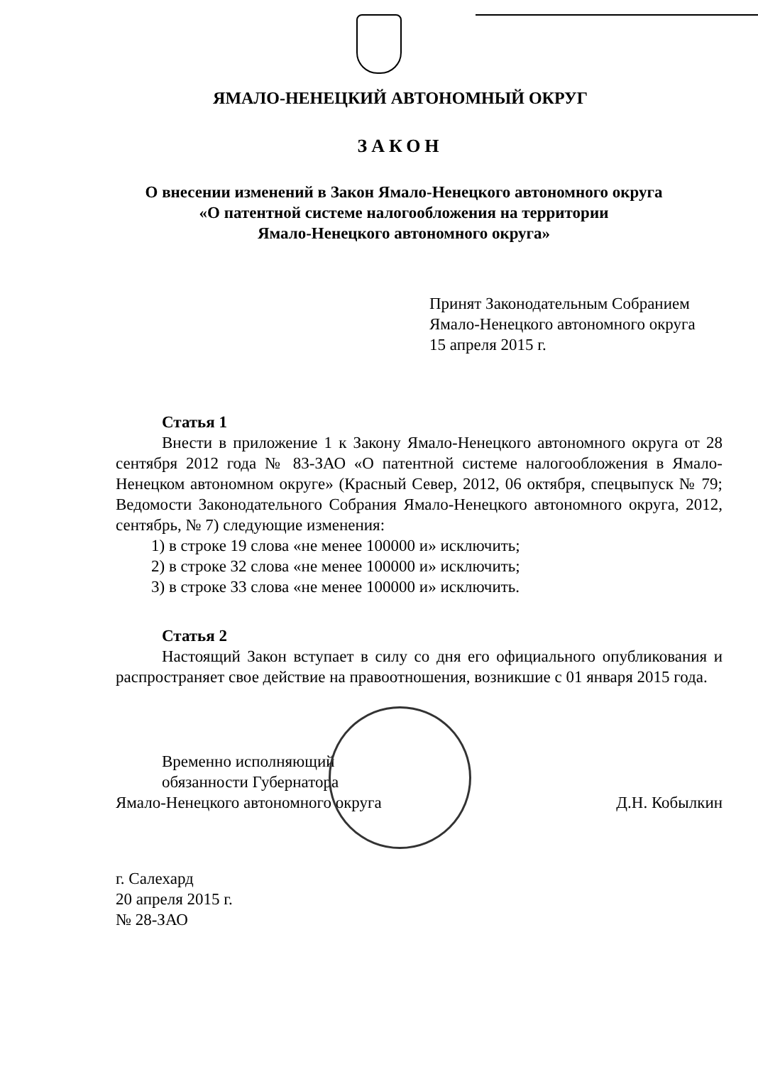ЯМАЛО-НЕНЕЦКИЙ АВТОНОМНЫЙ ОКРУГ
ЗАКОН
О внесении изменений в Закон Ямало-Ненецкого автономного округа
«О патентной системе налогообложения на территории
Ямало-Ненецкого автономного округа»
Принят Законодательным Собранием
Ямало-Ненецкого автономного округа
15 апреля 2015 г.
Статья 1
Внести в приложение 1 к Закону Ямало-Ненецкого автономного округа от 28 сентября 2012 года № 83-ЗАО «О патентной системе налогообложения в Ямало-Ненецком автономном округе» (Красный Север, 2012, 06 октября, спецвыпуск № 79; Ведомости Законодательного Собрания Ямало-Ненецкого автономного округа, 2012, сентябрь, № 7) следующие изменения:
1) в строке 19 слова «не менее 100000 и» исключить;
2) в строке 32 слова «не менее 100000 и» исключить;
3) в строке 33 слова «не менее 100000 и» исключить.
Статья 2
Настоящий Закон вступает в силу со дня его официального опубликования и распространяет свое действие на правоотношения, возникшие с 01 января 2015 года.
Временно исполняющий
обязанности Губернатора
Ямало-Ненецкого автономного округа
Д.Н. Кобылкин
г. Салехард
20 апреля 2015 г.
№ 28-ЗАО